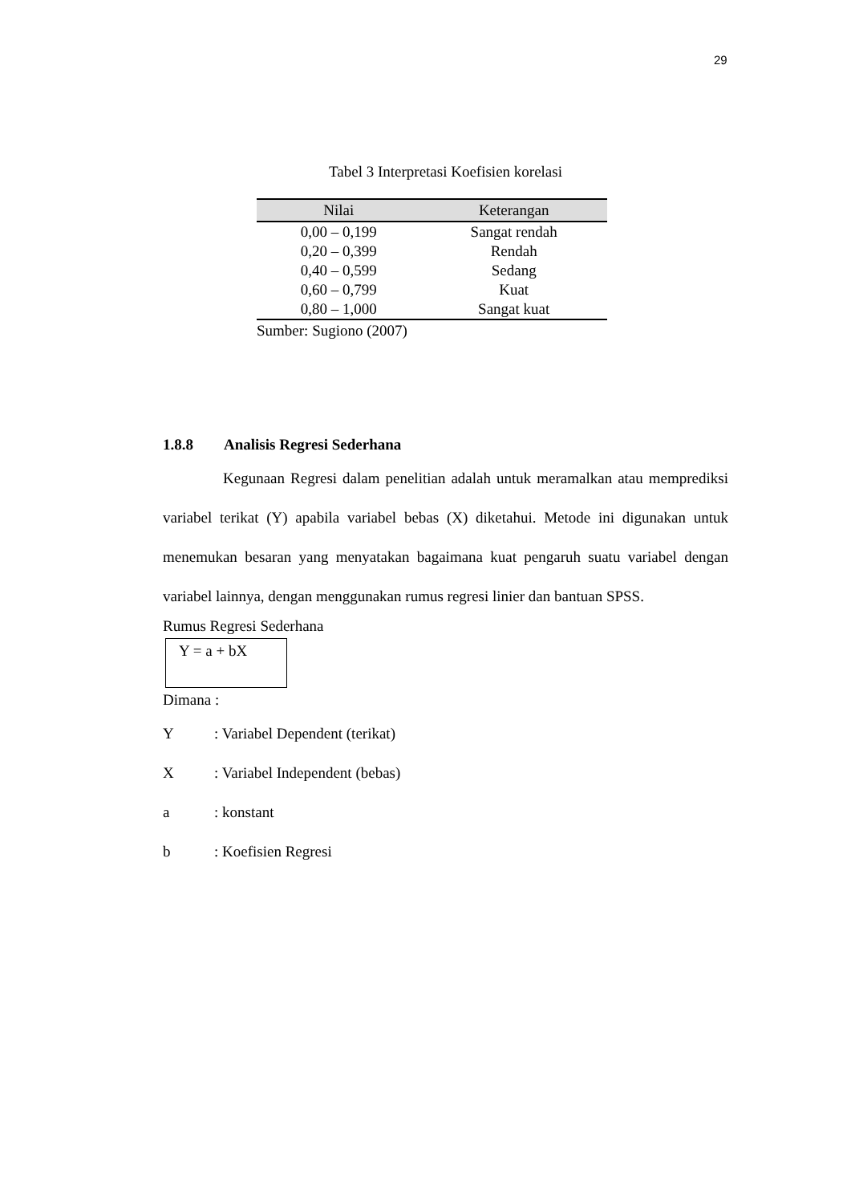29
Tabel 3 Interpretasi Koefisien korelasi
| Nilai | Keterangan |
| --- | --- |
| 0,00 – 0,199 | Sangat rendah |
| 0,20 – 0,399 | Rendah |
| 0,40 – 0,599 | Sedang |
| 0,60 – 0,799 | Kuat |
| 0,80 – 1,000 | Sangat kuat |
Sumber: Sugiono (2007)
1.8.8 Analisis Regresi Sederhana
Kegunaan Regresi dalam penelitian adalah untuk meramalkan atau memprediksi variabel terikat (Y) apabila variabel bebas (X) diketahui. Metode ini digunakan untuk menemukan besaran yang menyatakan bagaimana kuat pengaruh suatu variabel dengan variabel lainnya, dengan menggunakan rumus regresi linier dan bantuan SPSS.
Rumus Regresi Sederhana
Y = a + bX
Dimana :
Y: Variabel Dependent (terikat)
X: Variabel Independent (bebas)
a: konstant
b: Koefisien Regresi